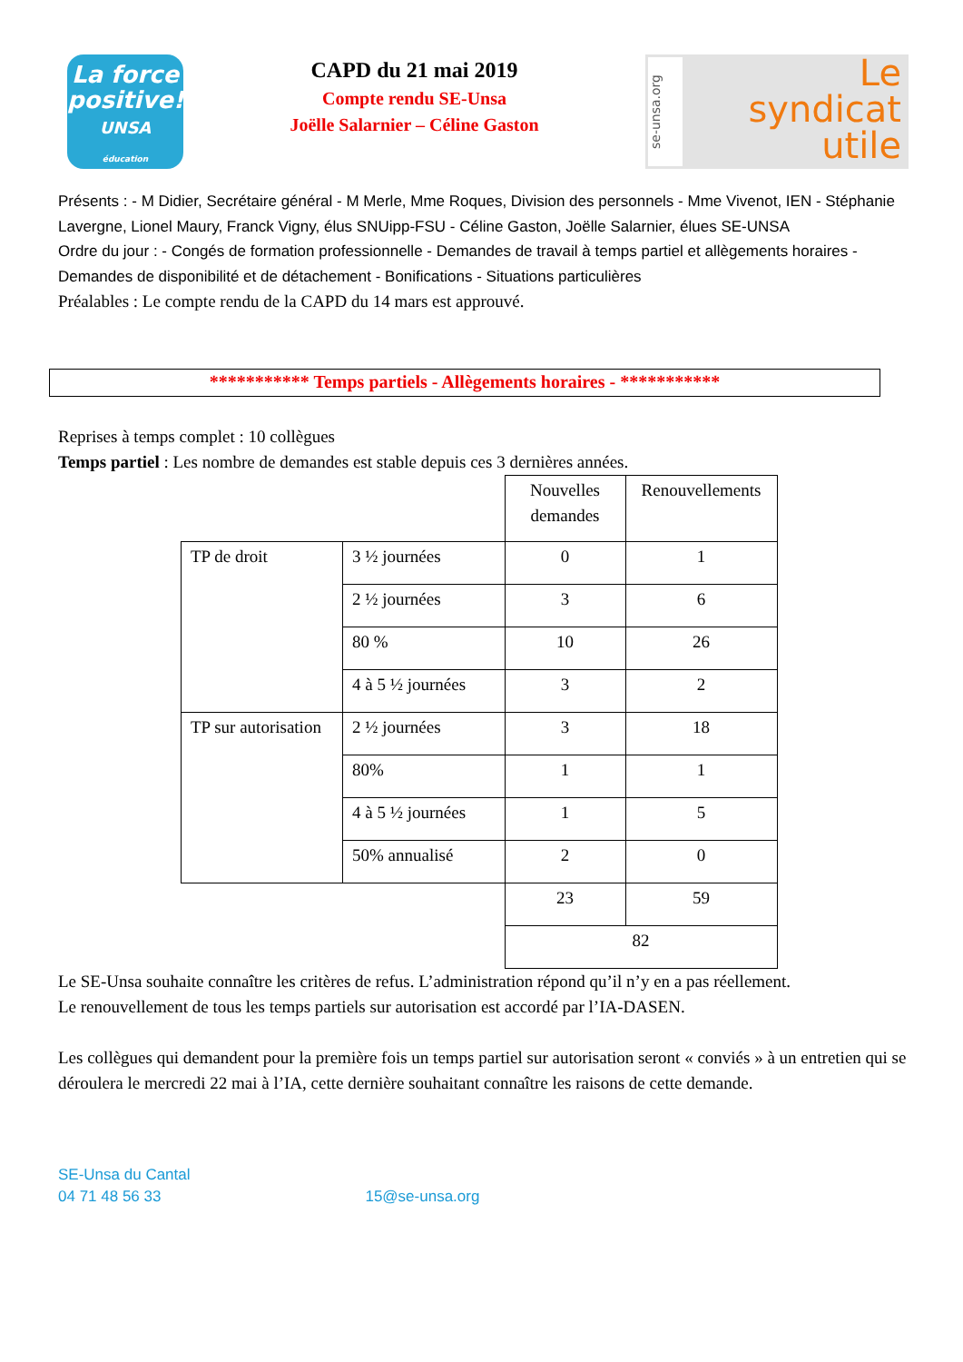La force
positive!
UNSA
éducation
CAPD du 21 mai 2019
Compte rendu SE-Unsa
Joëlle Salarnier – Céline Gaston
se-unsa.org
Le
syndicat
utile
Présents : - M Didier, Secrétaire général - M Merle, Mme Roques, Division des personnels - Mme Vivenot, IEN - Stéphanie Lavergne, Lionel Maury, Franck Vigny, élus SNUipp-FSU - Céline Gaston, Joëlle Salarnier, élues SE-UNSA
Ordre du jour : - Congés de formation professionnelle - Demandes de travail à temps partiel et allègements horaires - Demandes de disponibilité et de détachement - Bonifications - Situations particulières
Préalables : Le compte rendu de la CAPD du 14 mars est approuvé.
*********** Temps partiels - Allègements horaires - ***********
Reprises à temps complet : 10 collègues
Temps partiel : Les nombre de demandes est stable depuis ces 3 dernières années.
| | | Nouvelles demandes | Renouvellements |
| TP de droit | 3 ½ journées | 0 | 1 |
| | 2 ½ journées | 3 | 6 |
| | 80 % | 10 | 26 |
| | 4 à 5 ½ journées | 3 | 2 |
| TP sur autorisation | 2 ½ journées | 3 | 18 |
| | 80% | 1 | 1 |
| | 4 à 5 ½ journées | 1 | 5 |
| | 50% annualisé | 2 | 0 |
| | | 23 | 59 |
| | | 82 | |
Le SE-Unsa souhaite connaître les critères de refus. L’administration répond qu’il n’y en a pas réellement.
Le renouvellement de tous les temps partiels sur autorisation est accordé par l’IA-DASEN.
Les collègues qui demandent pour la première fois un temps partiel sur autorisation seront « conviés » à un entretien qui se déroulera le mercredi 22 mai à l’IA, cette dernière souhaitant connaître les raisons de cette demande.
SE-Unsa du Cantal
04 71 48 56 33 15@se-unsa.org